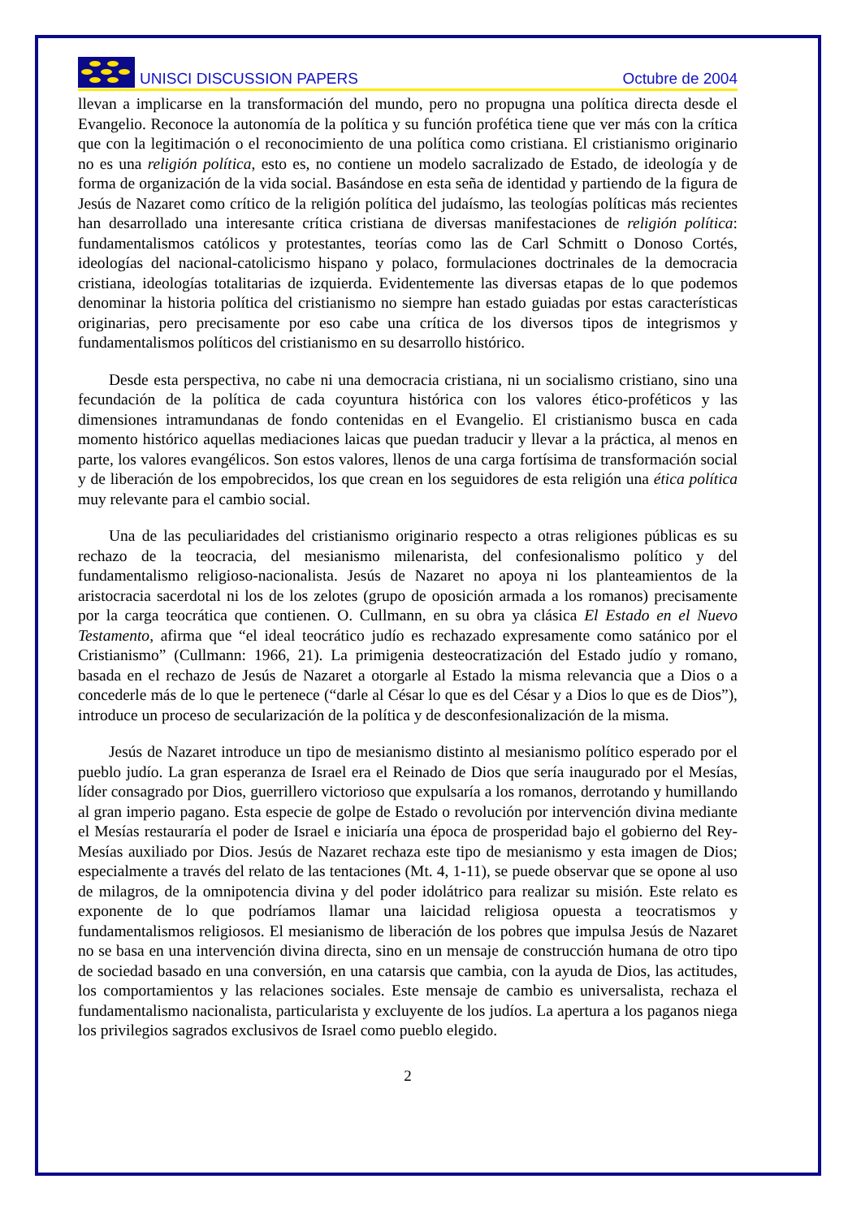UNISCI DISCUSSION PAPERS
Octubre de 2004
llevan a implicarse en la transformación del mundo, pero no propugna una política directa desde el Evangelio. Reconoce la autonomía de la política y su función profética tiene que ver más con la crítica que con la legitimación o el reconocimiento de una política como cristiana. El cristianismo originario no es una religión política, esto es, no contiene un modelo sacralizado de Estado, de ideología y de forma de organización de la vida social. Basándose en esta seña de identidad y partiendo de la figura de Jesús de Nazaret como crítico de la religión política del judaísmo, las teologías políticas más recientes han desarrollado una interesante crítica cristiana de diversas manifestaciones de religión política: fundamentalismos católicos y protestantes, teorías como las de Carl Schmitt o Donoso Cortés, ideologías del nacional-catolicismo hispano y polaco, formulaciones doctrinales de la democracia cristiana, ideologías totalitarias de izquierda. Evidentemente las diversas etapas de lo que podemos denominar la historia política del cristianismo no siempre han estado guiadas por estas características originarias, pero precisamente por eso cabe una crítica de los diversos tipos de integrismos y fundamentalismos políticos del cristianismo en su desarrollo histórico.
Desde esta perspectiva, no cabe ni una democracia cristiana, ni un socialismo cristiano, sino una fecundación de la política de cada coyuntura histórica con los valores ético-proféticos y las dimensiones intramundanas de fondo contenidas en el Evangelio. El cristianismo busca en cada momento histórico aquellas mediaciones laicas que puedan traducir y llevar a la práctica, al menos en parte, los valores evangélicos. Son estos valores, llenos de una carga fortísima de transformación social y de liberación de los empobrecidos, los que crean en los seguidores de esta religión una ética política muy relevante para el cambio social.
Una de las peculiaridades del cristianismo originario respecto a otras religiones públicas es su rechazo de la teocracia, del mesianismo milenarista, del confesionalismo político y del fundamentalismo religioso-nacionalista. Jesús de Nazaret no apoya ni los planteamientos de la aristocracia sacerdotal ni los de los zelotes (grupo de oposición armada a los romanos) precisamente por la carga teocrática que contienen. O. Cullmann, en su obra ya clásica El Estado en el Nuevo Testamento, afirma que “el ideal teocrático judío es rechazado expresamente como satánico por el Cristianismo” (Cullmann: 1966, 21). La primigenia desteocratización del Estado judío y romano, basada en el rechazo de Jesús de Nazaret a otorgarle al Estado la misma relevancia que a Dios o a concederle más de lo que le pertenece (“darle al César lo que es del César y a Dios lo que es de Dios”), introduce un proceso de secularización de la política y de desconfesionalización de la misma.
Jesús de Nazaret introduce un tipo de mesianismo distinto al mesianismo político esperado por el pueblo judío. La gran esperanza de Israel era el Reinado de Dios que sería inaugurado por el Mesías, líder consagrado por Dios, guerrillero victorioso que expulsaría a los romanos, derrotando y humillando al gran imperio pagano. Esta especie de golpe de Estado o revolución por intervención divina mediante el Mesías restauraría el poder de Israel e iniciaría una época de prosperidad bajo el gobierno del Rey-Mesías auxiliado por Dios. Jesús de Nazaret rechaza este tipo de mesianismo y esta imagen de Dios; especialmente a través del relato de las tentaciones (Mt. 4, 1-11), se puede observar que se opone al uso de milagros, de la omnipotencia divina y del poder idolátrico para realizar su misión. Este relato es exponente de lo que podríamos llamar una laicidad religiosa opuesta a teocratismos y fundamentalismos religiosos. El mesianismo de liberación de los pobres que impulsa Jesús de Nazaret no se basa en una intervención divina directa, sino en un mensaje de construcción humana de otro tipo de sociedad basado en una conversión, en una catarsis que cambia, con la ayuda de Dios, las actitudes, los comportamientos y las relaciones sociales. Este mensaje de cambio es universalista, rechaza el fundamentalismo nacionalista, particularista y excluyente de los judíos. La apertura a los paganos niega los privilegios sagrados exclusivos de Israel como pueblo elegido.
2